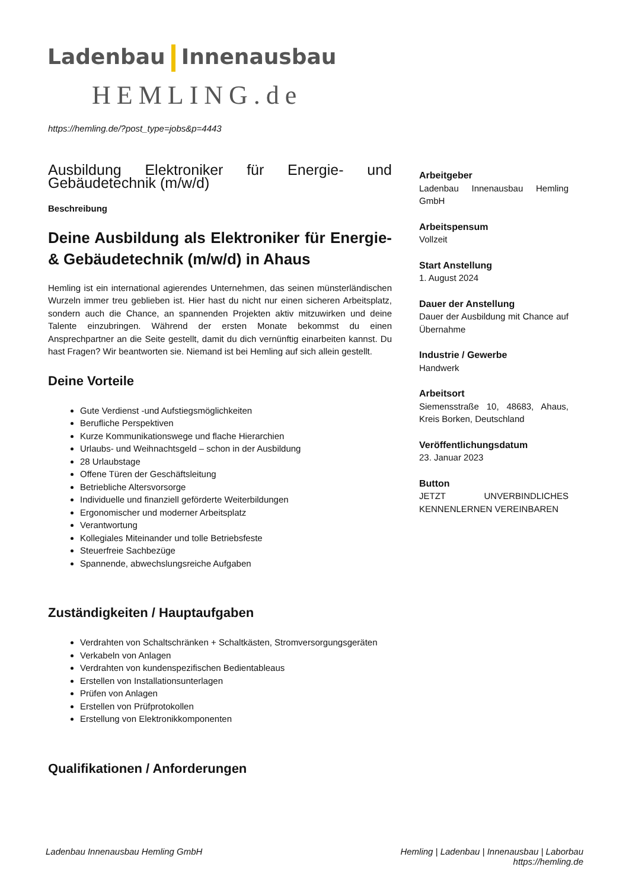Ladenbau Innenausbau
HEMLING.de
https://hemling.de/?post_type=jobs&p=4443
Ausbildung Elektroniker für Energie- und Gebäudetechnik (m/w/d)
Beschreibung
Deine Ausbildung als Elektroniker für Energie- & Gebäudetechnik (m/w/d) in Ahaus
Hemling ist ein international agierendes Unternehmen, das seinen münsterländischen Wurzeln immer treu geblieben ist. Hier hast du nicht nur einen sicheren Arbeitsplatz, sondern auch die Chance, an spannenden Projekten aktiv mitzuwirken und deine Talente einzubringen. Während der ersten Monate bekommst du einen Ansprechpartner an die Seite gestellt, damit du dich vernünftig einarbeiten kannst. Du hast Fragen? Wir beantworten sie. Niemand ist bei Hemling auf sich allein gestellt.
Deine Vorteile
Gute Verdienst -und Aufstiegsmöglichkeiten
Berufliche Perspektiven
Kurze Kommunikationswege und flache Hierarchien
Urlaubs- und Weihnachtsgeld – schon in der Ausbildung
28 Urlaubstage
Offene Türen der Geschäftsleitung
Betriebliche Altersvorsorge
Individuelle und finanziell geförderte Weiterbildungen
Ergonomischer und moderner Arbeitsplatz
Verantwortung
Kollegiales Miteinander und tolle Betriebsfeste
Steuerfreie Sachbezüge
Spannende, abwechslungsreiche Aufgaben
Zuständigkeiten / Hauptaufgaben
Verdrahten von Schaltschränken + Schaltkästen, Stromversorgungsgeräten
Verkabeln von Anlagen
Verdrahten von kundenspezifischen Bedientableaus
Erstellen von Installationsunterlagen
Prüfen von Anlagen
Erstellen von Prüfprotokollen
Erstellung von Elektronikkomponenten
Qualifikationen / Anforderungen
Arbeitgeber
Ladenbau Innenausbau Hemling GmbH
Arbeitspensum
Vollzeit
Start Anstellung
1. August 2024
Dauer der Anstellung
Dauer der Ausbildung mit Chance auf Übernahme
Industrie / Gewerbe
Handwerk
Arbeitsort
Siemensstraße 10, 48683, Ahaus, Kreis Borken, Deutschland
Veröffentlichungsdatum
23. Januar 2023
Button
JETZT UNVERBINDLICHES KENNENLERNEN VEREINBAREN
Ladenbau Innenausbau Hemling GmbH
Hemling | Ladenbau | Innenausbau | Laborbau
https://hemling.de